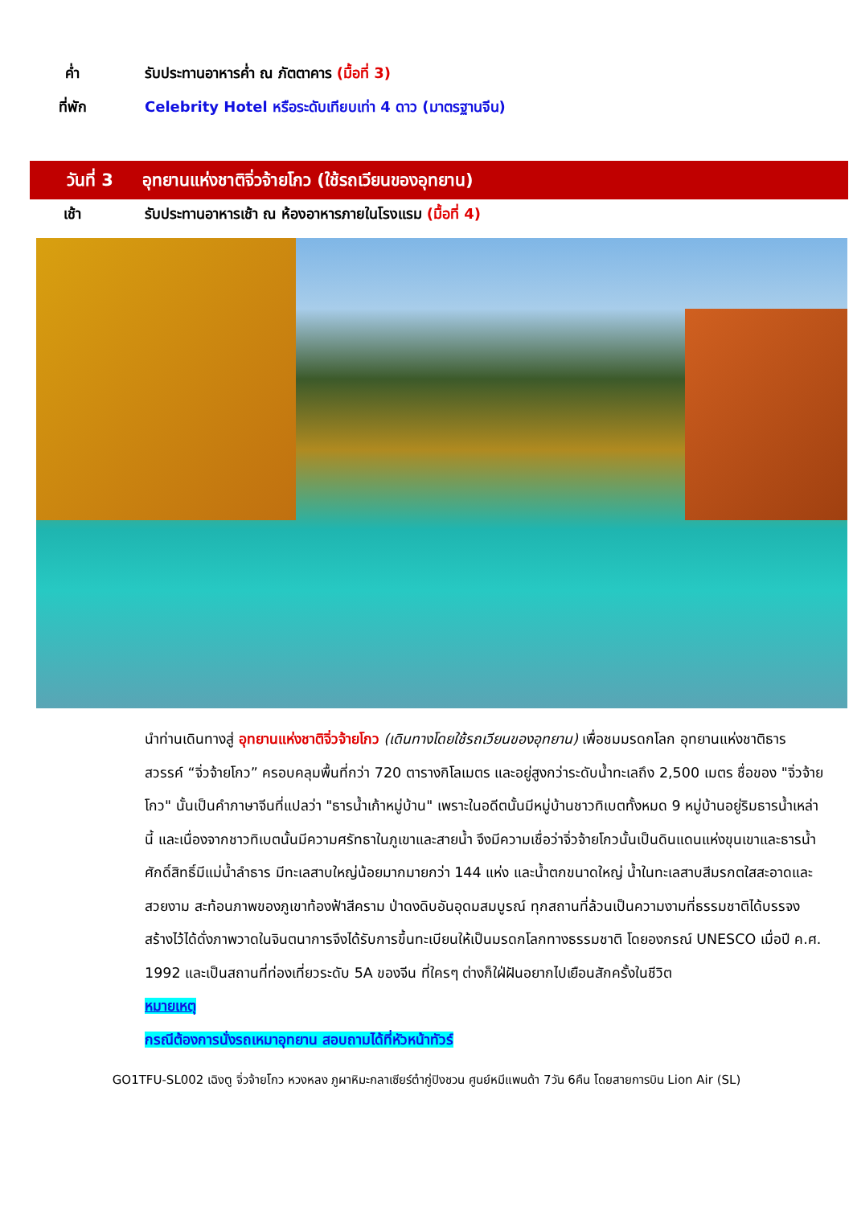ค่ำ
รับประทานอาหารค่ำ ณ ภัตตาคาร (มื้อที่ 3)
ที่พัก
Celebrity Hotel หรือระดับเทียบเท่า 4 ดาว (มาตรฐานจีน)
วันที่ 3
อุทยานแห่งชาติจิ่วจ้ายโกว (ใช้รถเวียนของอุทยาน)
เช้า
รับประทานอาหารเช้า ณ ห้องอาหารภายในโรงแรม (มื้อที่ 4)
นำท่านเดินทางสู่ อุทยานแห่งชาติจิ่วจ้ายโกว (เดินทางโดยใช้รถเวียนของอุทยาน) เพื่อชมมรดกโลก อุทยานแห่งชาติธารสวรรค์ “จิ่วจ้ายโกว” ครอบคลุมพื้นที่กว่า 720 ตารางกิโลเมตร และอยู่สูงกว่าระดับน้ำทะเลถึง 2,500 เมตร ชื่อของ "จิ่วจ้ายโกว" นั้นเป็นคำภาษาจีนที่แปลว่า "ธารน้ำเก้าหมู่บ้าน" เพราะในอดีตนั้นมีหมู่บ้านชาวทิเบตทั้งหมด 9 หมู่บ้านอยู่ริมธารน้ำเหล่านี้ และเนื่องจากชาวทิเบตนั้นมีความศรัทธาในภูเขาและสายน้ำ จึงมีความเชื่อว่าจิ่วจ้ายโกวนั้นเป็นดินแดนแห่งขุนเขาและธารน้ำศักดิ์สิทธิ์มีแม่น้ำลำธาร มีทะเลสาบใหญ่น้อยมากมายกว่า 144 แห่ง และน้ำตกขนาดใหญ่ น้ำในทะเลสาบสีมรกตใสสะอาดและสวยงาม สะท้อนภาพของภูเขาท้องฟ้าสีคราม ป่าดงดิบอันอุดมสมบูรณ์ ทุกสถานที่ล้วนเป็นความงามที่ธรรมชาติได้บรรจงสร้างไว้ได้ดั่งภาพวาดในจินตนาการจึงได้รับการขึ้นทะเบียนให้เป็นมรดกโลกทางธรรมชาติ โดยองกรณ์ UNESCO เมื่อปี ค.ศ. 1992 และเป็นสถานที่ท่องเที่ยวระดับ 5A ของจีน ที่ใครๆ ต่างก็ใฝ่ฝันอยากไปเยือนสักครั้งในชีวิต
หมายเหตุ
กรณีต้องการนั่งรถเหมาอุทยาน สอบถามได้ที่หัวหน้าทัวร์
GO1TFU-SL002 เฉิงตู จิ่วจ้ายโกว หวงหลง ภูผาหิมะกลาเซียร์ต๋ากู่ปิงชวน ศูนย์หมีแพนด้า 7วัน 6คืน โดยสายการบิน Lion Air (SL)